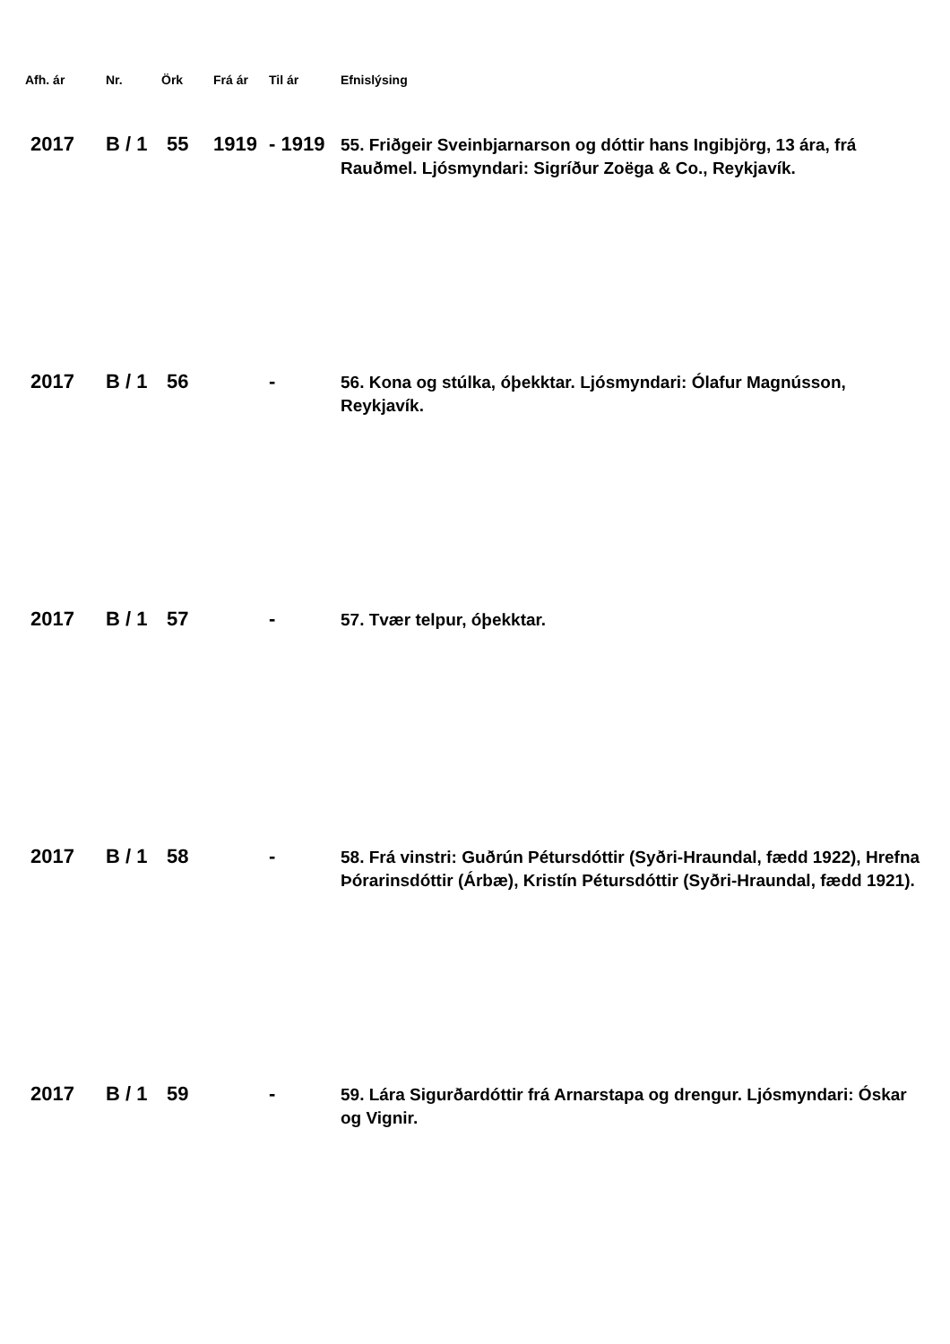| Afh. ár | Nr. | Örk | Frá ár | Til ár | Efnislýsing |
| --- | --- | --- | --- | --- | --- |
| 2017 | B / 1 | 55 | 1919 | - 1919 | 55. Friðgeir Sveinbjarnarson og dóttir hans Ingibjörg, 13 ára, frá Rauðmel. Ljósmyndari: Sigríður Zoëga & Co., Reykjavík. |
| 2017 | B / 1 | 56 | | - | 56. Kona og stúlka, óþekktar. Ljósmyndari: Ólafur Magnússon, Reykjavík. |
| 2017 | B / 1 | 57 | | - | 57. Tvær telpur, óþekktar. |
| 2017 | B / 1 | 58 | | - | 58. Frá vinstri: Guðrún Pétursdóttir (Syðri-Hraundal, fædd 1922), Hrefna Þórarinsdóttir (Árbæ), Kristín Pétursdóttir (Syðri-Hraundal, fædd 1921). |
| 2017 | B / 1 | 59 | | - | 59. Lára Sigurðardóttir frá Arnarstapa og drengur. Ljósmyndari: Óskar og Vignir. |